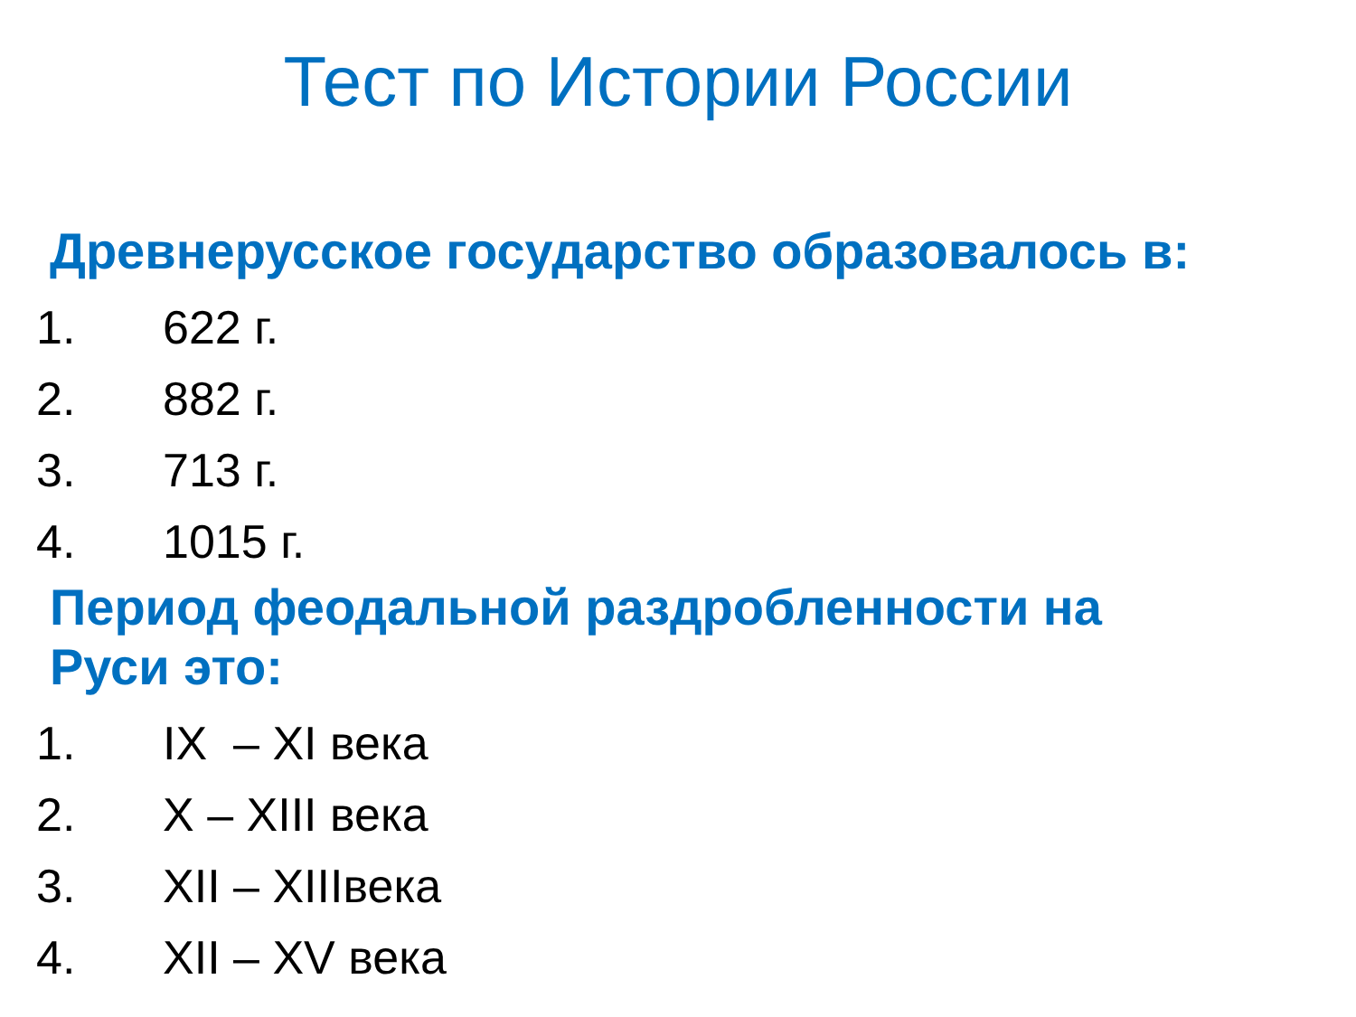Тест по Истории России
Древнерусское государство образовалось в:
1. 622 г.
2. 882 г.
3. 713 г.
4. 1015 г.
Период феодальной раздробленности на
Руси это:
1. IX – XI века
2. X – XIII века
3. XII – XIIIвека
4. XII – XV века